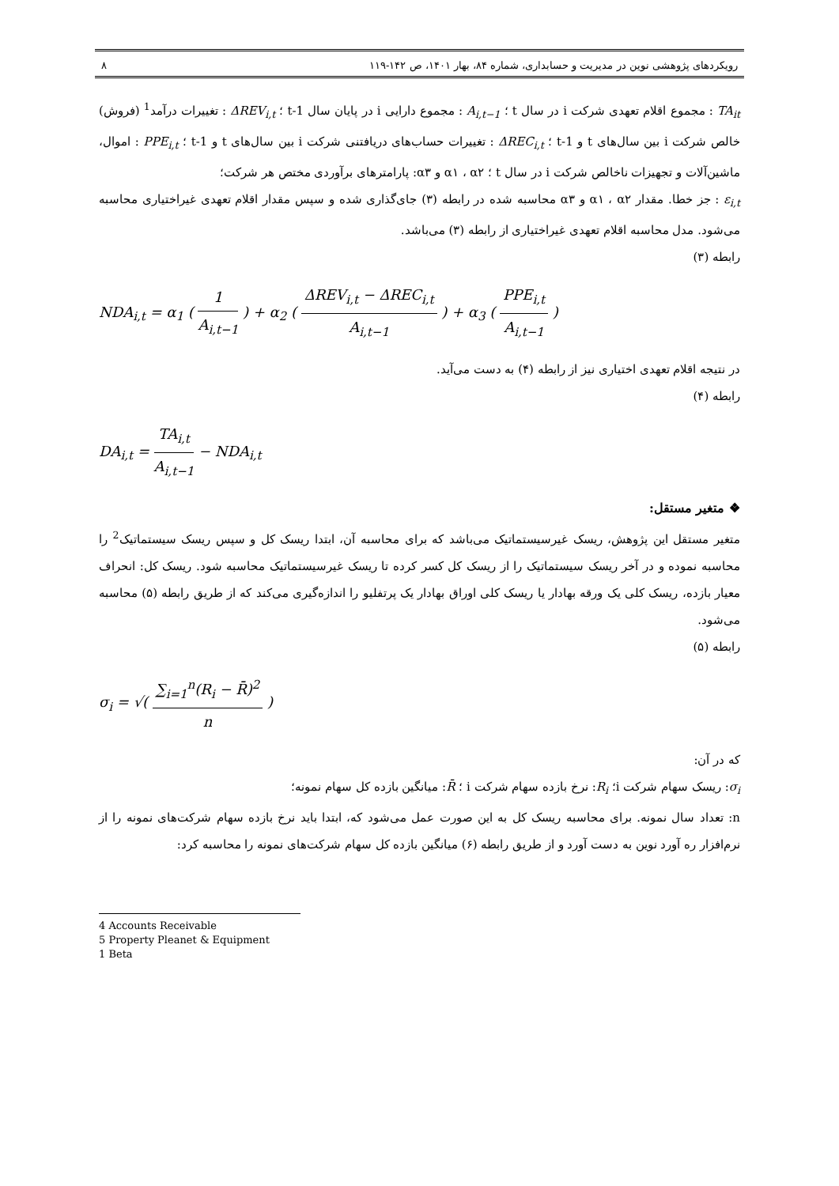رویکردهای پژوهشی نوین در مدیریت و حسابداری، شماره ۸۴، بهار ۱۴۰۱، ص ۱۴۲-۱۱۹ ۸
TA<sub>it</sub> : مجموع اقلام تعهدی شرکت i در سال t ؛ A<sub>i,t−1</sub> : مجموع دارایی i در پایان سال t-1 ؛ ΔREV<sub>i,t</sub> : تغییرات درآمد<sup>1</sup> (فروش) خالص شرکت i بین سال‌های t و t-1 ؛ ΔREC<sub>i,t</sub> : تغییرات حساب‌های دریافتنی شرکت i بین سال‌های t و t-1 ؛ PPE<sub>i,t</sub> : اموال، ماشین‌آلات و تجهیزات ناخالص شرکت i در سال t ؛ α۱ ، α۲ و α۳: پارامترهای برآوردی مختص هر شرکت؛
ε<sub>i,t</sub> : جز خطا. مقدار α۱ ، α۲ و α۳ محاسبه شده در رابطه (۳) جای‌گذاری شده و سپس مقدار اقلام تعهدی غیراختیاری محاسبه می‌شود. مدل محاسبه اقلام تعهدی غیراختیاری از رابطه (۳) می‌باشد.
رابطه (۳)
NDA<sub>i,t</sub> = α<sub>1</sub> ( 1 A<sub>i,t−1</sub> ) + α<sub>2</sub> ( ΔREV<sub>i,t</sub> − ΔREC<sub>i,t</sub> A<sub>i,t−1</sub> ) + α<sub>3</sub> ( PPE<sub>i,t</sub> A<sub>i,t−1</sub> )
در نتیجه اقلام تعهدی اختیاری نیز از رابطه (۴) به دست می‌آید.
رابطه (۴)
DA<sub>i,t</sub> = TA<sub>i,t</sub> A<sub>i,t−1</sub> − NDA<sub>i,t</sub>
❖ متغیر مستقل:
متغیر مستقل این پژوهش، ریسک غیرسیستماتیک می‌باشد که برای محاسبه آن، ابتدا ریسک کل و سپس ریسک سیستماتیک<sup>2</sup> را محاسبه نموده و در آخر ریسک سیستماتیک را از ریسک کل کسر کرده تا ریسک غیرسیستماتیک محاسبه شود. ریسک کل: انحراف معیار بازده، ریسک کلی یک ورقه بهادار یا ریسک کلی اوراق بهادار یک پرتفلیو را اندازه‌گیری می‌کند که از طریق رابطه (۵) محاسبه می‌شود.
رابطه (۵)
σ<sub>i</sub> = √( ∑<sub>i=1</sub><sup>n</sup>(R<sub>i</sub> − R̄)<sup>2</sup> n )
که در آن:
σ<sub>i</sub>: ریسک سهام شرکت i؛ R<sub>i</sub>: نرخ بازده سهام شرکت i ؛ R̄: میانگین بازده کل سهام نمونه؛
n: تعداد سال نمونه. برای محاسبه ریسک کل به این صورت عمل می‌شود که، ابتدا باید نرخ بازده سهام شرکت‌های نمونه را از نرم‌افزار ره آورد نوین به دست آورد و از طریق رابطه (۶) میانگین بازده کل سهام شرکت‌های نمونه را محاسبه کرد:
4 Accounts Receivable
5 Property Pleanet & Equipment
1 Beta